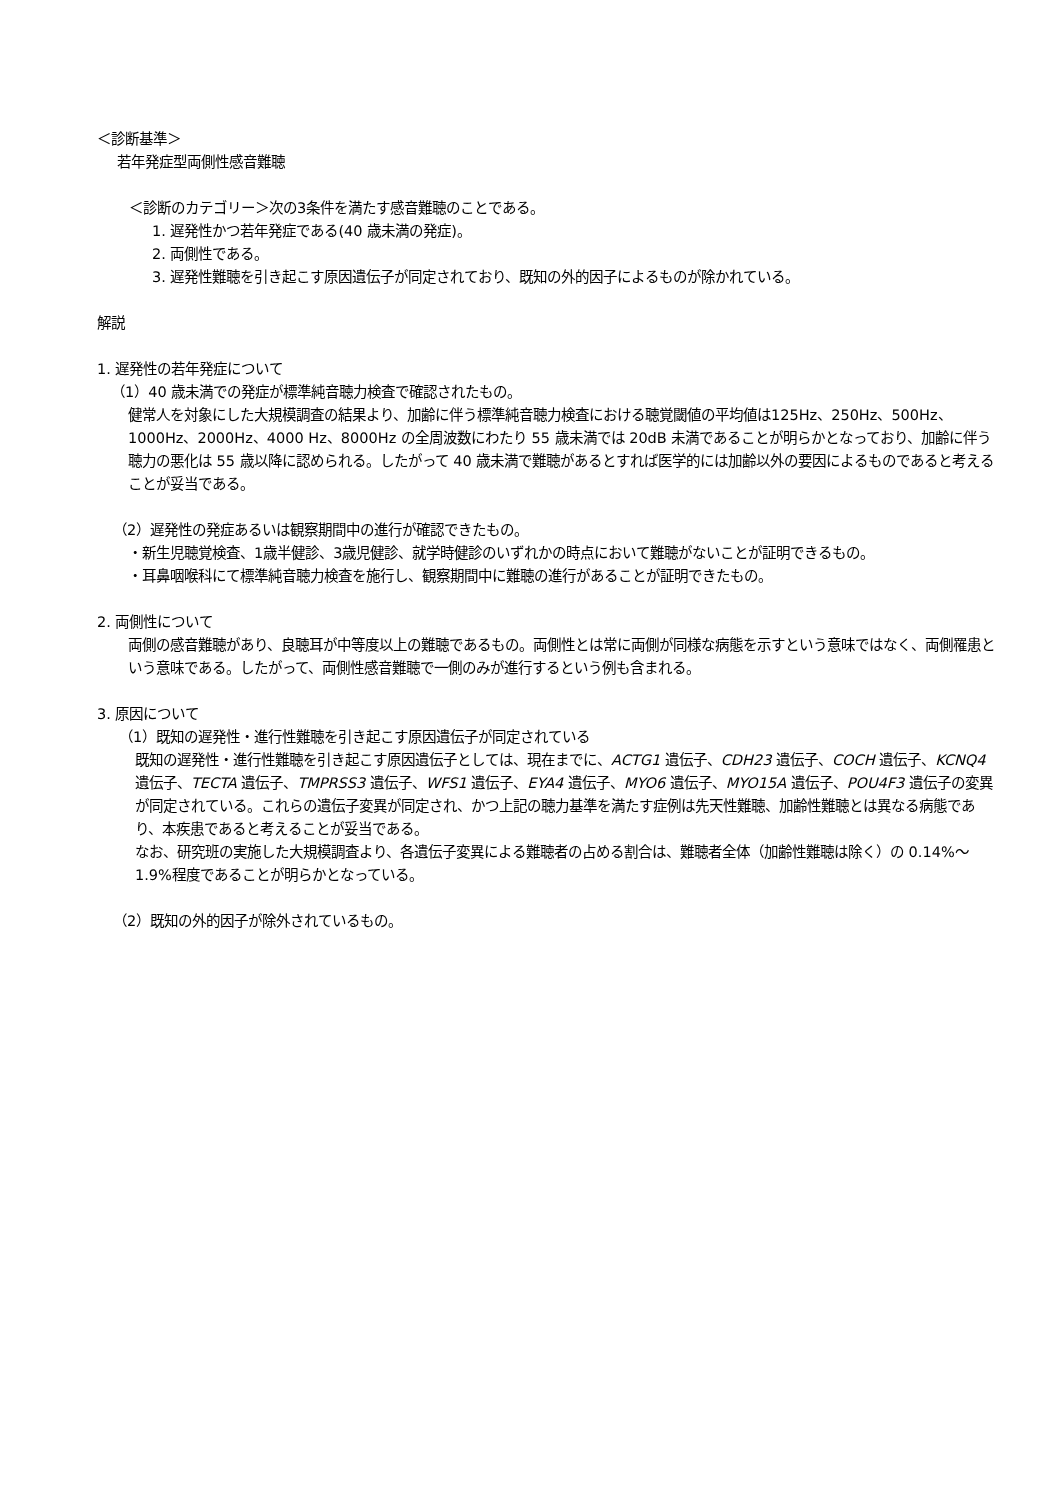＜診断基準＞
若年発症型両側性感音難聴
＜診断のカテゴリー＞次の3条件を満たす感音難聴のことである。
1. 遅発性かつ若年発症である(40 歳未満の発症)。
2. 両側性である。
3. 遅発性難聴を引き起こす原因遺伝子が同定されており、既知の外的因子によるものが除かれている。
解説
1. 遅発性の若年発症について
（1）40 歳未満での発症が標準純音聴力検査で確認されたもの。
健常人を対象にした大規模調査の結果より、加齢に伴う標準純音聴力検査における聴覚閾値の平均値は125Hz、250Hz、500Hz、1000Hz、2000Hz、4000 Hz、8000Hz の全周波数にわたり 55 歳未満では 20dB 未満であることが明らかとなっており、加齢に伴う聴力の悪化は 55 歳以降に認められる。したがって 40 歳未満で難聴があるとすれば医学的には加齢以外の要因によるものであると考えることが妥当である。
（2）遅発性の発症あるいは観察期間中の進行が確認できたもの。
・新生児聴覚検査、1歳半健診、3歳児健診、就学時健診のいずれかの時点において難聴がないことが証明できるもの。
・耳鼻咽喉科にて標準純音聴力検査を施行し、観察期間中に難聴の進行があることが証明できたもの。
2. 両側性について
両側の感音難聴があり、良聴耳が中等度以上の難聴であるもの。両側性とは常に両側が同様な病態を示すという意味ではなく、両側罹患という意味である。したがって、両側性感音難聴で一側のみが進行するという例も含まれる。
3. 原因について
（1）既知の遅発性・進行性難聴を引き起こす原因遺伝子が同定されている
既知の遅発性・進行性難聴を引き起こす原因遺伝子としては、現在までに、ACTG1 遺伝子、CDH23 遺伝子、COCH 遺伝子、KCNQ4 遺伝子、TECTA 遺伝子、TMPRSS3 遺伝子、WFS1 遺伝子、EYA4 遺伝子、MYO6 遺伝子、MYO15A 遺伝子、POU4F3 遺伝子の変異が同定されている。これらの遺伝子変異が同定され、かつ上記の聴力基準を満たす症例は先天性難聴、加齢性難聴とは異なる病態であり、本疾患であると考えることが妥当である。
なお、研究班の実施した大規模調査より、各遺伝子変異による難聴者の占める割合は、難聴者全体（加齢性難聴は除く）の 0.14%～1.9%程度であることが明らかとなっている。
（2）既知の外的因子が除外されているもの。